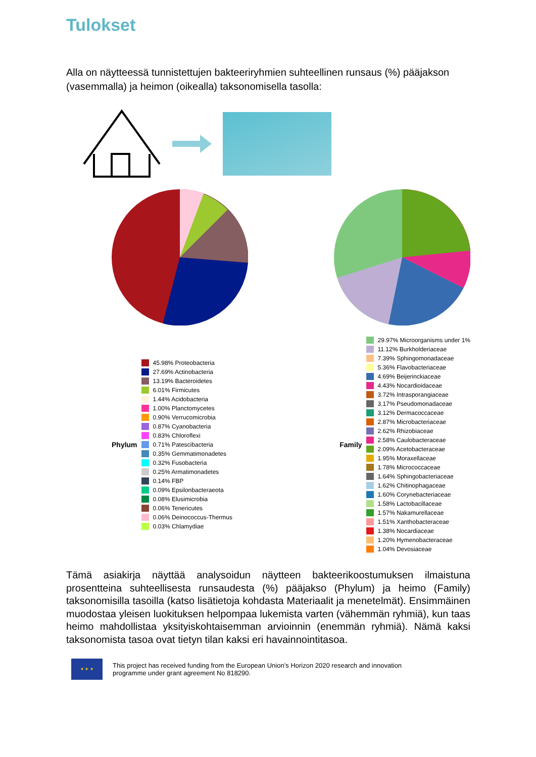Tulokset
Alla on näytteessä tunnistettujen bakteeriryhmien suhteellinen runsaus (%) pääjakson (vasemmalla) ja heimon (oikealla) taksonomisella tasolla:
Phylum
45.98% Proteobacteria
27.69% Actinobacteria
13.19% Bacteroidetes
6.01% Firmicutes
1.44% Acidobacteria
1.00% Planctomycetes
0.90% Verrucomicrobia
0.87% Cyanobacteria
0.83% Chloroflexi
0.71% Patescibacteria
0.35% Gemmatimonadetes
0.32% Fusobacteria
0.25% Armatimonadetes
0.14% FBP
0.09% Epsilonbacteraeota
0.08% Elusimicrobia
0.06% Tenericutes
0.06% Deinococcus-Thermus
0.03% Chlamydiae
Family
29.97% Microorganisms under 1%
11.12% Burkholderiaceae
7.39% Sphingomonadaceae
5.36% Flavobacteriaceae
4.69% Beijerinckiaceae
4.43% Nocardioidaceae
3.72% Intrasporangiaceae
3.17% Pseudomonadaceae
3.12% Dermacoccaceae
2.87% Microbacteriaceae
2.62% Rhizobiaceae
2.58% Caulobacteraceae
2.09% Acetobacteraceae
1.95% Moraxellaceae
1.78% Micrococcaceae
1.64% Sphingobacteriaceae
1.62% Chitinophagaceae
1.60% Corynebacteriaceae
1.58% Lactobacillaceae
1.57% Nakamurellaceae
1.51% Xanthobacteraceae
1.38% Nocardiaceae
1.20% Hymenobacteraceae
1.04% Devosiaceae
Tämä asiakirja näyttää analysoidun näytteen bakteerikoostumuksen ilmaistuna prosentteina suhteellisesta runsaudesta (%) pääjakso (Phylum) ja heimo (Family) taksonomisilla tasoilla (katso lisätietoja kohdasta Materiaalit ja menetelmät). Ensimmäinen muodostaa yleisen luokituksen helpompaa lukemista varten (vähemmän ryhmiä), kun taas heimo mahdollistaa yksityiskohtaisemman arvioinnin (enemmän ryhmiä). Nämä kaksi taksonomista tasoa ovat tietyn tilan kaksi eri havainnointitasoa.
★ ★ ★
This project has received funding from the European Union’s Horizon 2020 research and innovation
programme under grant agreement No 818290.